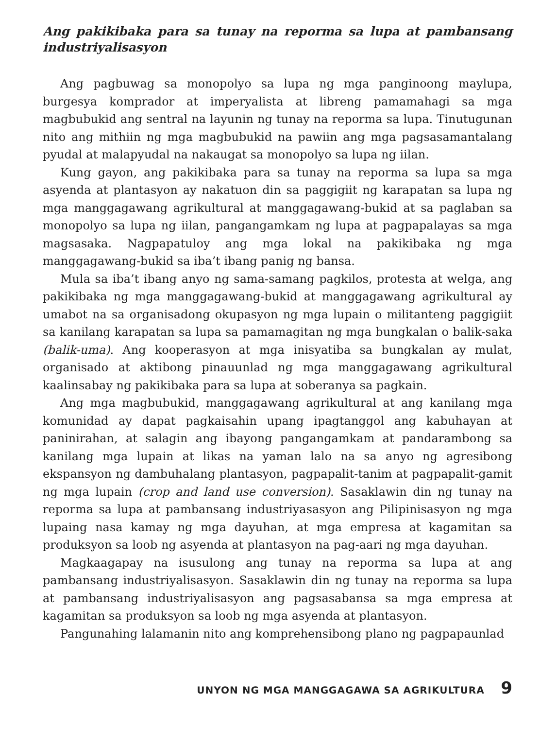Ang pakikibaka para sa tunay na reporma sa lupa at pambansang industriyalisasyon
Ang pagbuwag sa monopolyo sa lupa ng mga panginoong maylupa, burgesya komprador at imperyalista at libreng pamamahagi sa mga magbubukid ang sentral na layunin ng tunay na reporma sa lupa. Tinutugunan nito ang mithiin ng mga magbubukid na pawiin ang mga pagsasamantalang pyudal at malapyudal na nakaugat sa monopolyo sa lupa ng iilan.
Kung gayon, ang pakikibaka para sa tunay na reporma sa lupa sa mga asyenda at plantasyon ay nakatuon din sa paggigiit ng karapatan sa lupa ng mga manggagawang agrikultural at manggagawang-bukid at sa paglaban sa monopolyo sa lupa ng iilan, pangangamkam ng lupa at pagpapalayas sa mga magsasaka. Nagpapatuloy ang mga lokal na pakikibaka ng mga manggagawang-bukid sa iba’t ibang panig ng bansa.
Mula sa iba’t ibang anyo ng sama-samang pagkilos, protesta at welga, ang pakikibaka ng mga manggagawang-bukid at manggagawang agrikultural ay umabot na sa organisadong okupasyon ng mga lupain o militanteng paggigiit sa kanilang karapatan sa lupa sa pamamagitan ng mga bungkalan o balik-saka (balik-uma). Ang kooperasyon at mga inisyatiba sa bungkalan ay mulat, organisado at aktibong pinauunlad ng mga manggagawang agrikultural kaalinsabay ng pakikibaka para sa lupa at soberanya sa pagkain.
Ang mga magbubukid, manggagawang agrikultural at ang kanilang mga komunidad ay dapat pagkaisahin upang ipagtanggol ang kabuhayan at paninirahan, at salagin ang ibayong pangangamkam at pandarambong sa kanilang mga lupain at likas na yaman lalo na sa anyo ng agresibong ekspansyon ng dambuhalang plantasyon, pagpapalit-tanim at pagpapalit-gamit ng mga lupain (crop and land use conversion). Sasaklawin din ng tunay na reporma sa lupa at pambansang industriyasasyon ang Pilipinisasyon ng mga lupaing nasa kamay ng mga dayuhan, at mga empresa at kagamitan sa produksyon sa loob ng asyenda at plantasyon na pag-aari ng mga dayuhan.
Magkaagapay na isusulong ang tunay na reporma sa lupa at ang pambansang industriyalisasyon. Sasaklawin din ng tunay na reporma sa lupa at pambansang industriyalisasyon ang pagsasabansa sa mga empresa at kagamitan sa produksyon sa loob ng mga asyenda at plantasyon.
Pangunahing lalamanin nito ang komprehensibong plano ng pagpapaunlad
UNYON NG MGA MANGGAGAWA SA AGRIKULTURA 9